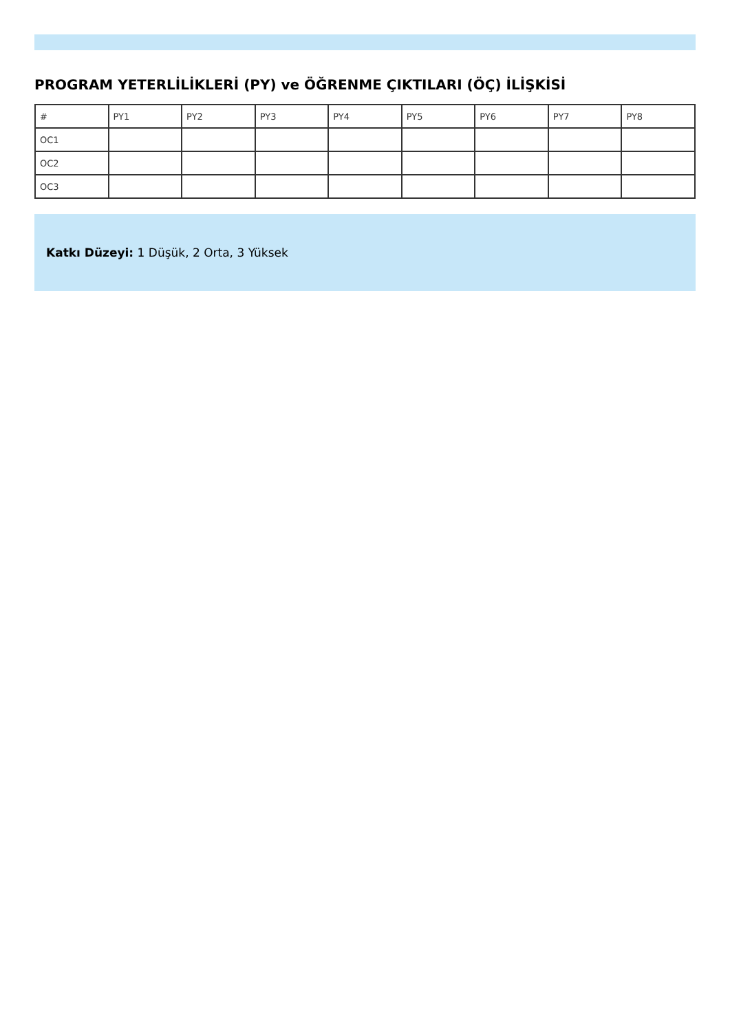PROGRAM YETERLİLİKLERİ (PY) ve ÖĞRENME ÇIKTILARI (ÖÇ) İLİŞKİSİ
| # | PY1 | PY2 | PY3 | PY4 | PY5 | PY6 | PY7 | PY8 |
| --- | --- | --- | --- | --- | --- | --- | --- | --- |
| OC1 | | | | | | | | |
| OC2 | | | | | | | | |
| OC3 | | | | | | | | |
Katkı Düzeyi: 1 Düşük, 2 Orta, 3 Yüksek